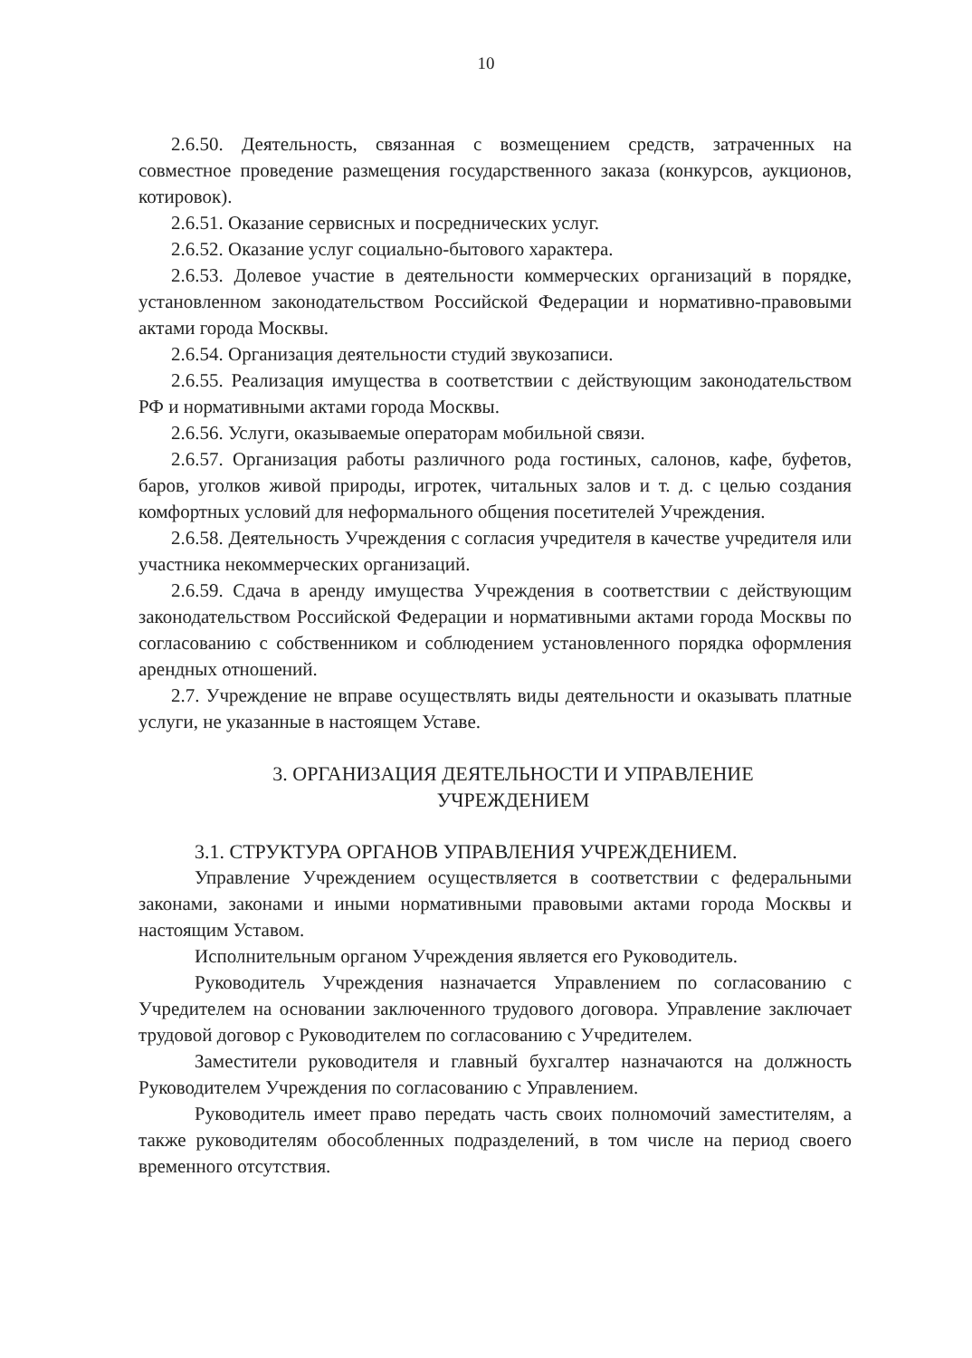10
2.6.50. Деятельность, связанная с возмещением средств, затраченных на совместное проведение размещения государственного заказа (конкурсов, аукционов, котировок).
2.6.51. Оказание сервисных и посреднических услуг.
2.6.52. Оказание услуг социально-бытового характера.
2.6.53. Долевое участие в деятельности коммерческих организаций в порядке, установленном законодательством Российской Федерации и нормативно-правовыми актами города Москвы.
2.6.54. Организация деятельности студий звукозаписи.
2.6.55. Реализация имущества в соответствии с действующим законодательством РФ и нормативными актами города Москвы.
2.6.56. Услуги, оказываемые операторам мобильной связи.
2.6.57. Организация работы различного рода гостиных, салонов, кафе, буфетов, баров, уголков живой природы, игротек, читальных залов и т. д. с целью создания комфортных условий для неформального общения посетителей Учреждения.
2.6.58. Деятельность Учреждения с согласия учредителя в качестве учредителя или участника некоммерческих организаций.
2.6.59. Сдача в аренду имущества Учреждения в соответствии с действующим законодательством Российской Федерации и нормативными актами города Москвы по согласованию с собственником и соблюдением установленного порядка оформления арендных отношений.
2.7. Учреждение не вправе осуществлять виды деятельности и оказывать платные услуги, не указанные в настоящем Уставе.
3. ОРГАНИЗАЦИЯ ДЕЯТЕЛЬНОСТИ И УПРАВЛЕНИЕ
УЧРЕЖДЕНИЕМ
3.1. СТРУКТУРА ОРГАНОВ УПРАВЛЕНИЯ УЧРЕЖДЕНИЕМ.
Управление Учреждением осуществляется в соответствии с федеральными законами, законами и иными нормативными правовыми актами города Москвы и настоящим Уставом.
Исполнительным органом Учреждения является его Руководитель.
Руководитель Учреждения назначается Управлением по согласованию с Учредителем на основании заключенного трудового договора. Управление заключает трудовой договор с Руководителем по согласованию с Учредителем.
Заместители руководителя и главный бухгалтер назначаются на должность Руководителем Учреждения по согласованию с Управлением.
Руководитель имеет право передать часть своих полномочий заместителям, а также руководителям обособленных подразделений, в том числе на период своего временного отсутствия.